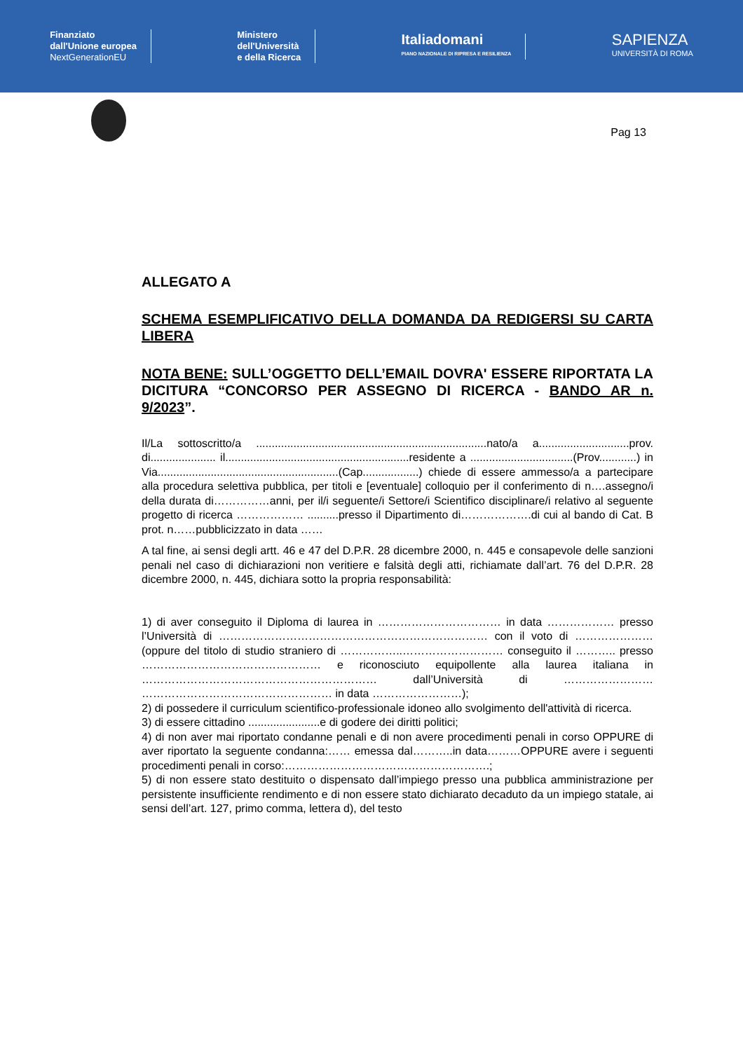Finanziato
dall'Unione europea
NextGenerationEU
Ministero
dell'Università
e della Ricerca
Italiadomani
PIANO NAZIONALE DI RIPRESA E RESILIENZA
SAPIENZA
UNIVERSITÀ DI ROMA
Pag 13
ALLEGATO A
SCHEMA ESEMPLIFICATIVO DELLA DOMANDA DA REDIGERSI SU CARTA LIBERA
NOTA BENE: SULL’OGGETTO DELL’EMAIL DOVRA' ESSERE RIPORTATA LA DICITURA “CONCORSO PER ASSEGNO DI RICERCA - BANDO AR n. 9/2023”.
Il/La sottoscritto/a ..........................................................................nato/a a.............................prov. di..................... il...........................................................residente a .................................(Prov............) in Via..........................................................(Cap..................) chiede di essere ammesso/a a partecipare alla procedura selettiva pubblica, per titoli e [eventuale] colloquio per il conferimento di n….assegno/i della durata di……………anni, per il/i seguente/i Settore/i Scientifico disciplinare/i relativo al seguente progetto di ricerca ……………… ..........presso il Dipartimento di……………….di cui al bando di Cat. B prot. n……pubblicizzato in data ……
A tal fine, ai sensi degli artt. 46 e 47 del D.P.R. 28 dicembre 2000, n. 445 e consapevole delle sanzioni penali nel caso di dichiarazioni non veritiere e falsità degli atti, richiamate dall’art. 76 del D.P.R. 28 dicembre 2000, n. 445, dichiara sotto la propria responsabilità:
1) di aver conseguito il Diploma di laurea in …………………………… in data ……………… presso l’Università di ……………………………………………………………… con il voto di ………………… (oppure del titolo di studio straniero di ……………..……………………… conseguito il ……….. presso ………………………………………… e riconosciuto equipollente alla laurea italiana in ……………………………………………………… dall’Università di …………………… …………………………………………… in data ……………………);
2) di possedere il curriculum scientifico-professionale idoneo allo svolgimento dell'attività di ricerca.
3) di essere cittadino .......................e di godere dei diritti politici;
4) di non aver mai riportato condanne penali e di non avere procedimenti penali in corso OPPURE di aver riportato la seguente condanna:…… emessa dal………..in data………OPPURE avere i seguenti procedimenti penali in corso:……………………………………………….;
5) di non essere stato destituito o dispensato dall’impiego presso una pubblica amministrazione per persistente insufficiente rendimento e di non essere stato dichiarato decaduto da un impiego statale, ai sensi dell’art. 127, primo comma, lettera d), del testo